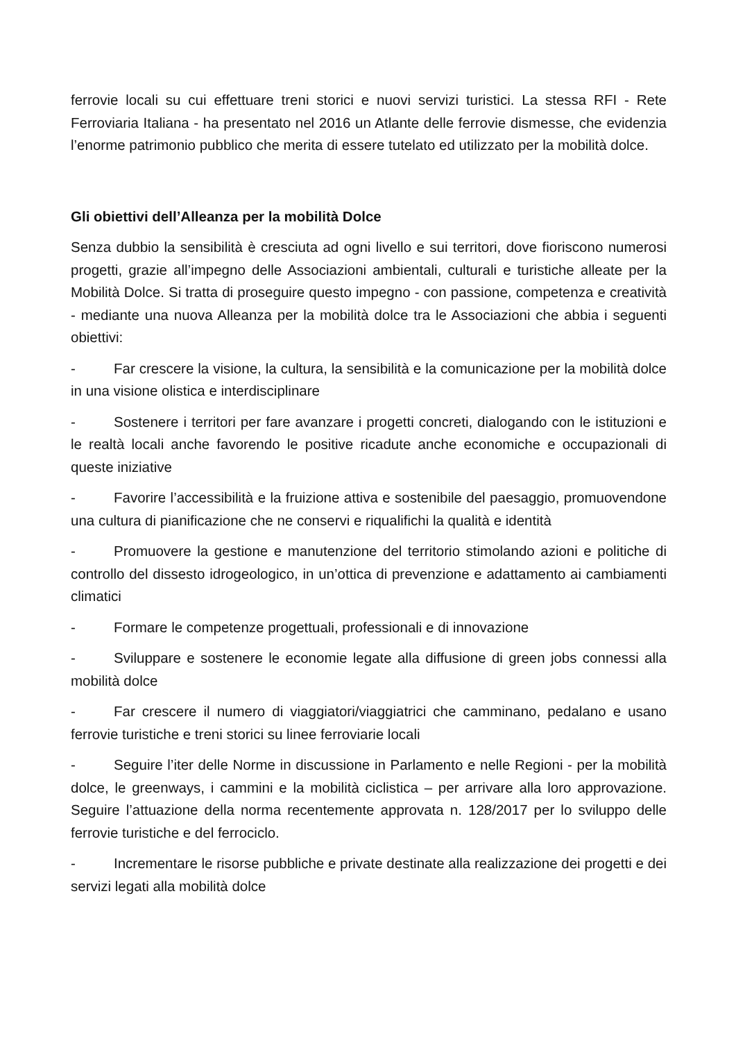ferrovie locali su cui effettuare treni storici e nuovi servizi turistici. La stessa RFI - Rete Ferroviaria Italiana - ha presentato nel 2016 un Atlante delle ferrovie dismesse, che evidenzia l’enorme patrimonio pubblico che merita di essere tutelato ed utilizzato per la mobilità dolce.
Gli obiettivi dell’Alleanza per la mobilità Dolce
Senza dubbio la sensibilità è cresciuta ad ogni livello e sui territori, dove fioriscono numerosi progetti, grazie all’impegno delle Associazioni ambientali, culturali e turistiche alleate per la Mobilità Dolce. Si tratta di proseguire questo impegno - con passione, competenza e creatività - mediante una nuova Alleanza per la mobilità dolce tra le Associazioni che abbia i seguenti obiettivi:
- Far crescere la visione, la cultura, la sensibilità e la comunicazione per la mobilità dolce in una visione olistica e interdisciplinare
- Sostenere i territori per fare avanzare i progetti concreti, dialogando con le istituzioni e le realtà locali anche favorendo le positive ricadute anche economiche e occupazionali di queste iniziative
- Favorire l’accessibilità e la fruizione attiva e sostenibile del paesaggio, promuovendone una cultura di pianificazione che ne conservi e riqualifichi la qualità e identità
- Promuovere la gestione e manutenzione del territorio stimolando azioni e politiche di controllo del dissesto idrogeologico, in un’ottica di prevenzione e adattamento ai cambiamenti climatici
- Formare le competenze progettuali, professionali e di innovazione
- Sviluppare e sostenere le economie legate alla diffusione di green jobs connessi alla mobilità dolce
- Far crescere il numero di viaggiatori/viaggiatrici che camminano, pedalano e usano ferrovie turistiche e treni storici su linee ferroviarie locali
- Seguire l’iter delle Norme in discussione in Parlamento e nelle Regioni - per la mobilità dolce, le greenways, i cammini e la mobilità ciclistica – per arrivare alla loro approvazione. Seguire l’attuazione della norma recentemente approvata n. 128/2017 per lo sviluppo delle ferrovie turistiche e del ferrociclo.
- Incrementare le risorse pubbliche e private destinate alla realizzazione dei progetti e dei servizi legati alla mobilità dolce